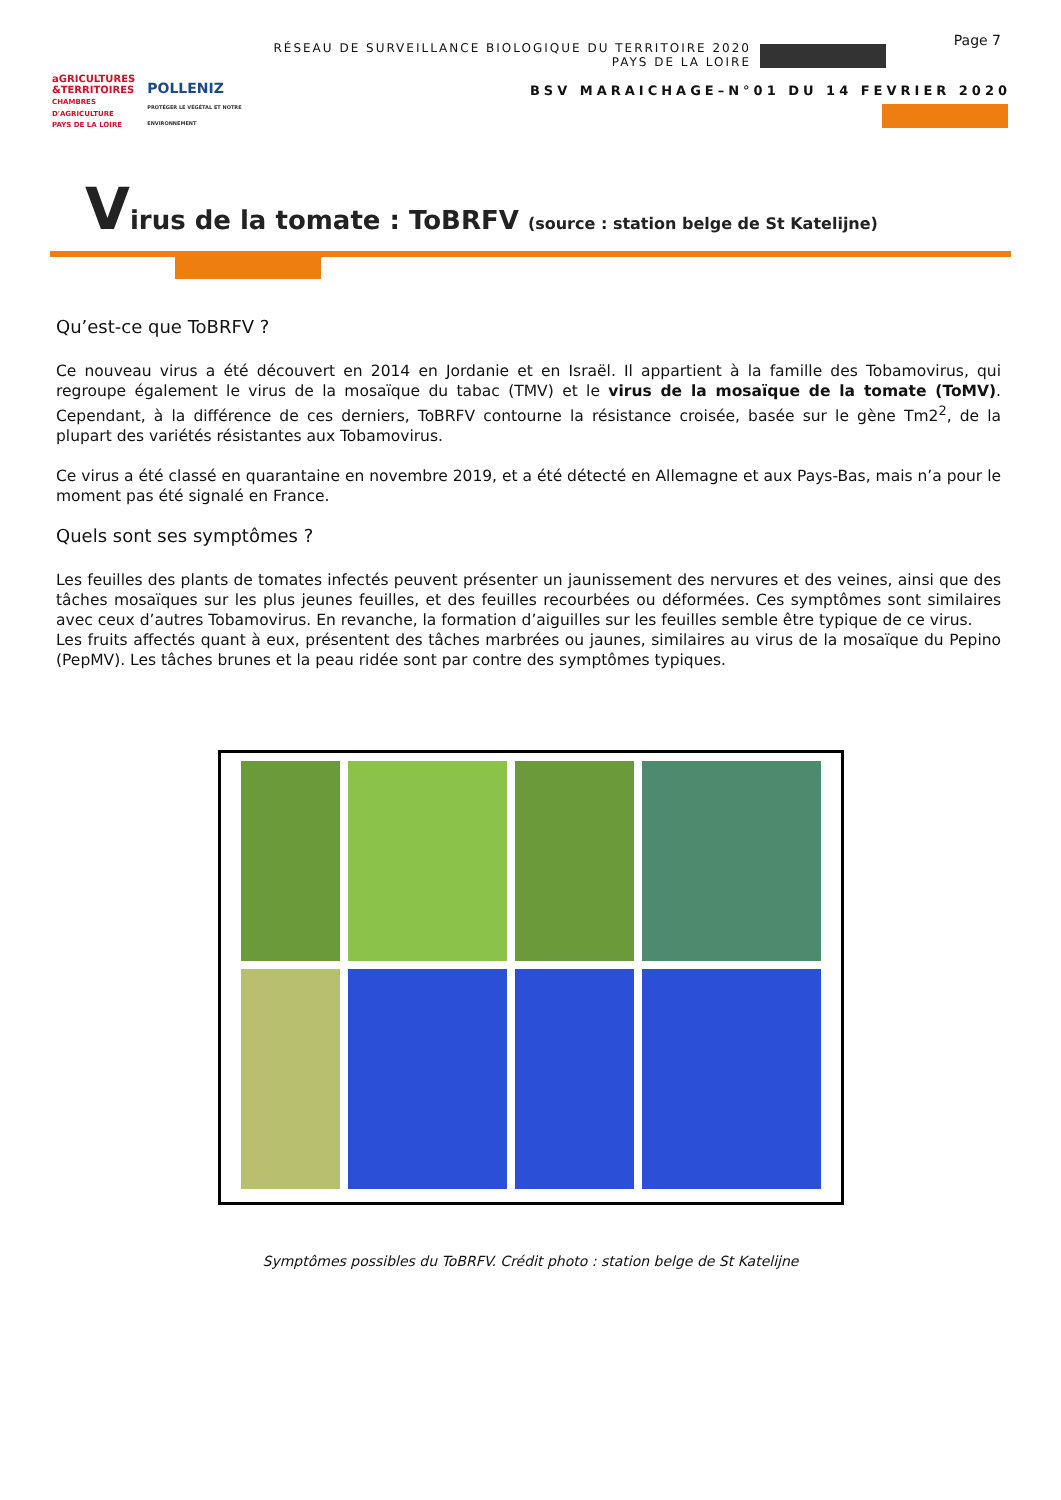aGRICULTURES
&TERRITOIRES
CHAMBRES D'AGRICULTURE
PAYS DE LA LOIRE
POLLENIZ
PROTÉGER LE VÉGÉTAL ET NOTRE ENVIRONNEMENT
RÉSEAU DE SURVEILLANCE BIOLOGIQUE DU TERRITOIRE 2020
PAYS DE LA LOIRE
BSV MARAICHAGE–N°01 DU 14 FEVRIER 2020
Page 7
Virus de la tomate : ToBRFV (source : station belge de St Katelijne)
Qu’est-ce que ToBRFV ?
Ce nouveau virus a été découvert en 2014 en Jordanie et en Israël. Il appartient à la famille des Tobamovirus, qui regroupe également le virus de la mosaïque du tabac (TMV) et le virus de la mosaïque de la tomate (ToMV). Cependant, à la différence de ces derniers, ToBRFV contourne la résistance croisée, basée sur le gène Tm2<sup>2</sup>, de la plupart des variétés résistantes aux Tobamovirus.
Ce virus a été classé en quarantaine en novembre 2019, et a été détecté en Allemagne et aux Pays-Bas, mais n’a pour le moment pas été signalé en France.
Quels sont ses symptômes ?
Les feuilles des plants de tomates infectés peuvent présenter un jaunissement des nervures et des veines, ainsi que des tâches mosaïques sur les plus jeunes feuilles, et des feuilles recourbées ou déformées. Ces symptômes sont similaires avec ceux d’autres Tobamovirus. En revanche, la formation d’aiguilles sur les feuilles semble être typique de ce virus.
Les fruits affectés quant à eux, présentent des tâches marbrées ou jaunes, similaires au virus de la mosaïque du Pepino (PepMV). Les tâches brunes et la peau ridée sont par contre des symptômes typiques.
Symptômes possibles du ToBRFV. Crédit photo : station belge de St Katelijne